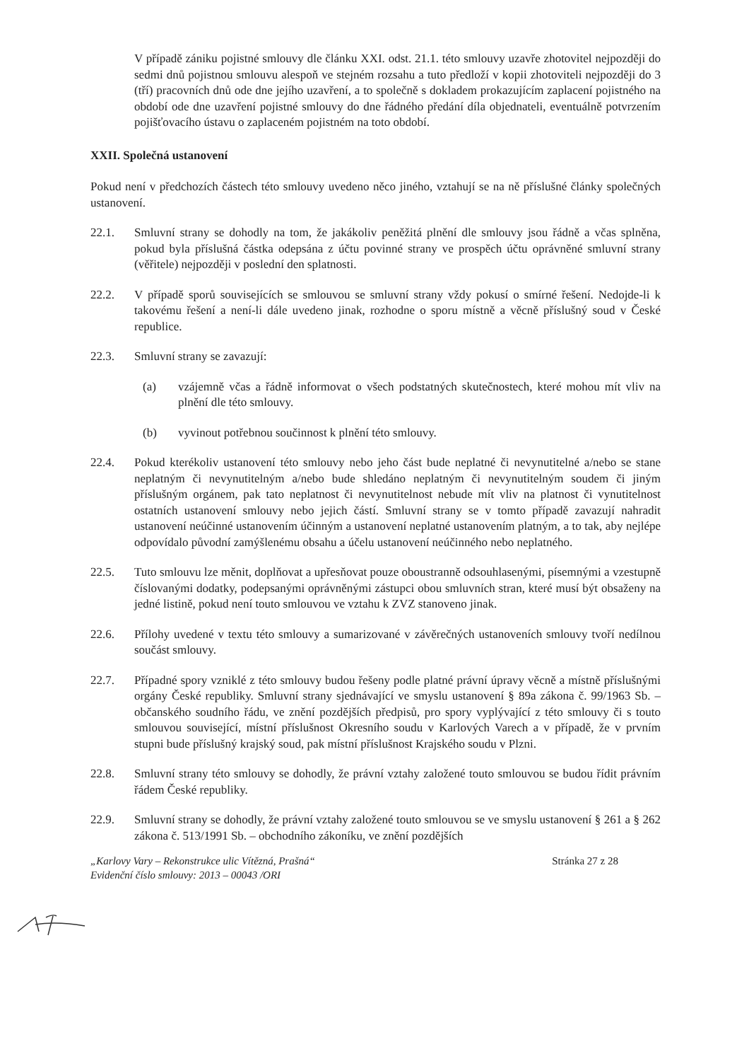V případě zániku pojistné smlouvy dle článku XXI. odst. 21.1. této smlouvy uzavře zhotovitel nejpozději do sedmi dnů pojistnou smlouvu alespoň ve stejném rozsahu a tuto předloží v kopii zhotoviteli nejpozději do 3 (tří) pracovních dnů ode dne jejího uzavření, a to společně s dokladem prokazujícím zaplacení pojistného na období ode dne uzavření pojistné smlouvy do dne řádného předání díla objednateli, eventuálně potvrzením pojišťovacího ústavu o zaplaceném pojistném na toto období.
XXII. Společná ustanovení
Pokud není v předchozích částech této smlouvy uvedeno něco jiného, vztahují se na ně příslušné články společných ustanovení.
22.1. Smluvní strany se dohodly na tom, že jakákoliv peněžitá plnění dle smlouvy jsou řádně a včas splněna, pokud byla příslušná částka odepsána z účtu povinné strany ve prospěch účtu oprávněné smluvní strany (věřitele) nejpozději v poslední den splatnosti.
22.2. V případě sporů souvisejících se smlouvou se smluvní strany vždy pokusí o smírné řešení. Nedojde-li k takovému řešení a není-li dále uvedeno jinak, rozhodne o sporu místně a věcně příslušný soud v České republice.
22.3. Smluvní strany se zavazují:
(a) vzájemně včas a řádně informovat o všech podstatných skutečnostech, které mohou mít vliv na plnění dle této smlouvy.
(b) vyvinout potřebnou součinnost k plnění této smlouvy.
22.4. Pokud kterékoliv ustanovení této smlouvy nebo jeho část bude neplatné či nevynutitelné a/nebo se stane neplatným či nevynutitelným a/nebo bude shledáno neplatným či nevynutitelným soudem či jiným příslušným orgánem, pak tato neplatnost či nevynutitelnost nebude mít vliv na platnost či vynutitelnost ostatních ustanovení smlouvy nebo jejich částí. Smluvní strany se v tomto případě zavazují nahradit ustanovení neúčinné ustanovením účinným a ustanovení neplatné ustanovením platným, a to tak, aby nejlépe odpovídalo původní zamýšlenému obsahu a účelu ustanovení neúčinného nebo neplatného.
22.5. Tuto smlouvu lze měnit, doplňovat a upřesňovat pouze oboustranně odsouhlasenými, písemnými a vzestupně číslovanými dodatky, podepsanými oprávněnými zástupci obou smluvních stran, které musí být obsaženy na jedné listině, pokud není touto smlouvou ve vztahu k ZVZ stanoveno jinak.
22.6. Přílohy uvedené v textu této smlouvy a sumarizované v závěrečných ustanoveních smlouvy tvoří nedílnou součást smlouvy.
22.7. Případné spory vzniklé z této smlouvy budou řešeny podle platné právní úpravy věcně a místně příslušnými orgány České republiky. Smluvní strany sjednávající ve smyslu ustanovení § 89a zákona č. 99/1963 Sb. – občanského soudního řádu, ve znění pozdějších předpisů, pro spory vyplývající z této smlouvy či s touto smlouvou související, místní příslušnost Okresního soudu v Karlových Varech a v případě, že v prvním stupni bude příslušný krajský soud, pak místní příslušnost Krajského soudu v Plzni.
22.8. Smluvní strany této smlouvy se dohodly, že právní vztahy založené touto smlouvou se budou řídit právním řádem České republiky.
22.9. Smluvní strany se dohodly, že právní vztahy založené touto smlouvou se ve smyslu ustanovení § 261 a § 262 zákona č. 513/1991 Sb. – obchodního zákoníku, ve znění pozdějších
„Karlovy Vary – Rekonstrukce ulic Vítězná, Prašná“
Evidenční číslo smlouvy: 2013 – 00043 /ORI
Stránka 27 z 28